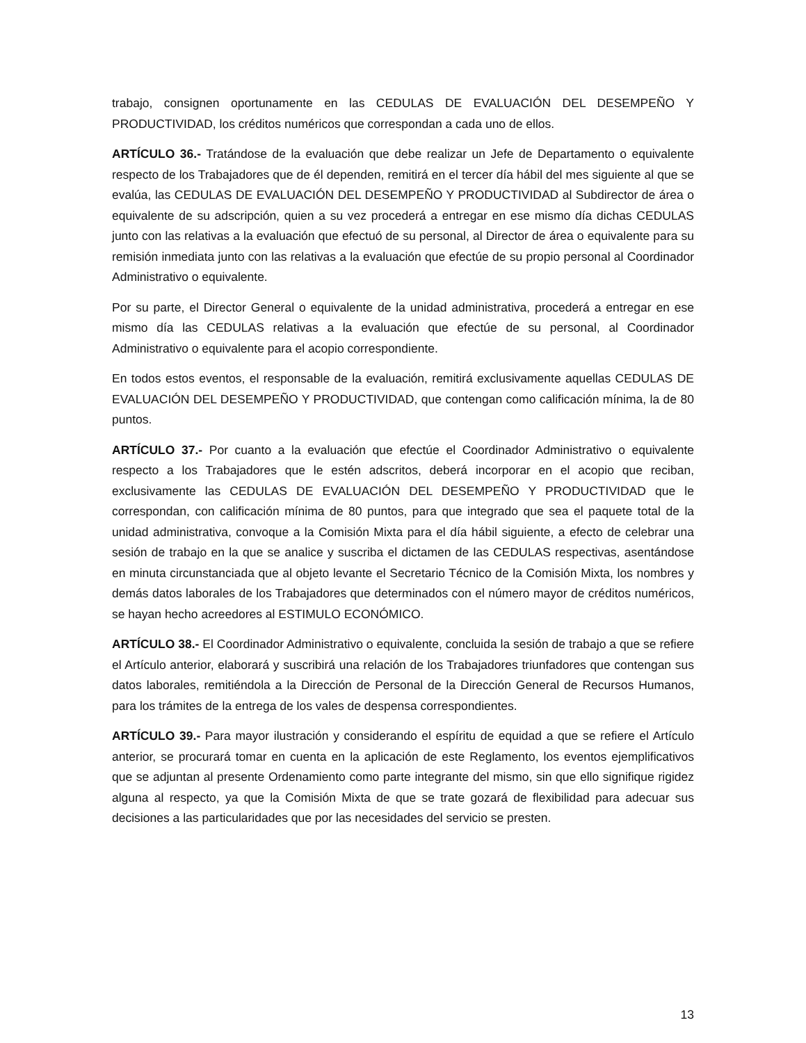trabajo, consignen oportunamente en las CEDULAS DE EVALUACIÓN DEL DESEMPEÑO Y PRODUCTIVIDAD, los créditos numéricos que correspondan a cada uno de ellos.
ARTÍCULO 36.- Tratándose de la evaluación que debe realizar un Jefe de Departamento o equivalente respecto de los Trabajadores que de él dependen, remitirá en el tercer día hábil del mes siguiente al que se evalúa, las CEDULAS DE EVALUACIÓN DEL DESEMPEÑO Y PRODUCTIVIDAD al Subdirector de área o equivalente de su adscripción, quien a su vez procederá a entregar en ese mismo día dichas CEDULAS junto con las relativas a la evaluación que efectuó de su personal, al Director de área o equivalente para su remisión inmediata junto con las relativas a la evaluación que efectúe de su propio personal al Coordinador Administrativo o equivalente.
Por su parte, el Director General o equivalente de la unidad administrativa, procederá a entregar en ese mismo día las CEDULAS relativas a la evaluación que efectúe de su personal, al Coordinador Administrativo o equivalente para el acopio correspondiente.
En todos estos eventos, el responsable de la evaluación, remitirá exclusivamente aquellas CEDULAS DE EVALUACIÓN DEL DESEMPEÑO Y PRODUCTIVIDAD, que contengan como calificación mínima, la de 80 puntos.
ARTÍCULO 37.- Por cuanto a la evaluación que efectúe el Coordinador Administrativo o equivalente respecto a los Trabajadores que le estén adscritos, deberá incorporar en el acopio que reciban, exclusivamente las CEDULAS DE EVALUACIÓN DEL DESEMPEÑO Y PRODUCTIVIDAD que le correspondan, con calificación mínima de 80 puntos, para que integrado que sea el paquete total de la unidad administrativa, convoque a la Comisión Mixta para el día hábil siguiente, a efecto de celebrar una sesión de trabajo en la que se analice y suscriba el dictamen de las CEDULAS respectivas, asentándose en minuta circunstanciada que al objeto levante el Secretario Técnico de la Comisión Mixta, los nombres y demás datos laborales de los Trabajadores que determinados con el número mayor de créditos numéricos, se hayan hecho acreedores al ESTIMULO ECONÓMICO.
ARTÍCULO 38.- El Coordinador Administrativo o equivalente, concluida la sesión de trabajo a que se refiere el Artículo anterior, elaborará y suscribirá una relación de los Trabajadores triunfadores que contengan sus datos laborales, remitiéndola a la Dirección de Personal de la Dirección General de Recursos Humanos, para los trámites de la entrega de los vales de despensa correspondientes.
ARTÍCULO 39.- Para mayor ilustración y considerando el espíritu de equidad a que se refiere el Artículo anterior, se procurará tomar en cuenta en la aplicación de este Reglamento, los eventos ejemplificativos que se adjuntan al presente Ordenamiento como parte integrante del mismo, sin que ello signifique rigidez alguna al respecto, ya que la Comisión Mixta de que se trate gozará de flexibilidad para adecuar sus decisiones a las particularidades que por las necesidades del servicio se presten.
13